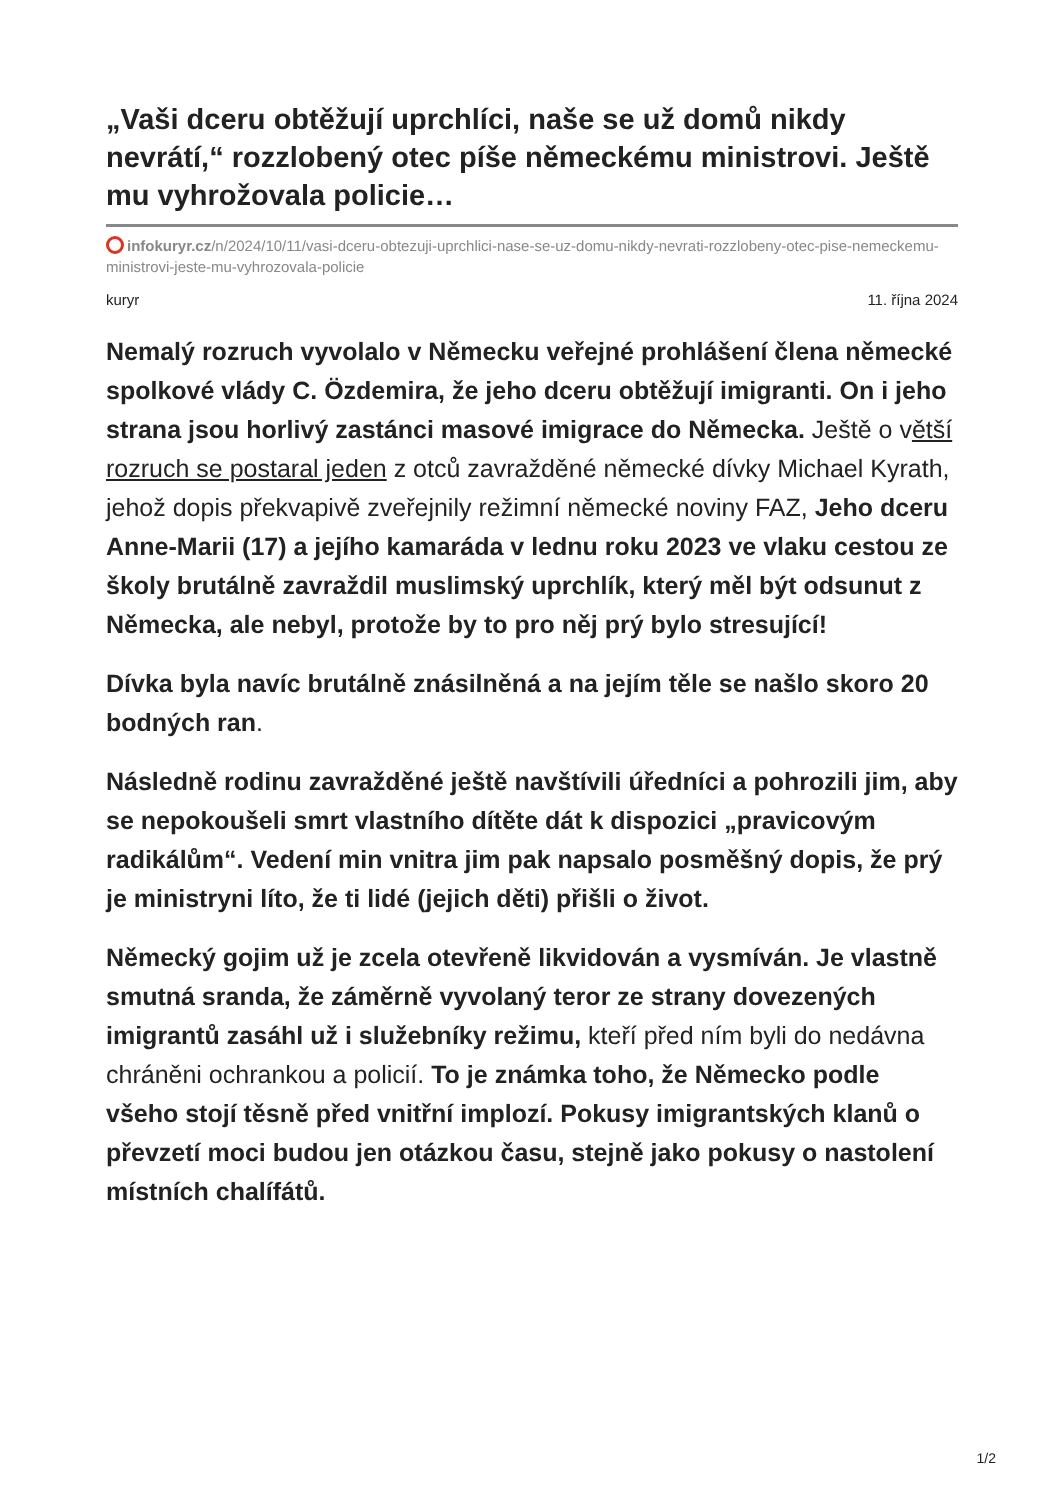„Vaši dceru obtěžují uprchlíci, naše se už domů nikdy nevrátí,“ rozzlobený otec píše německému ministrovi. Ještě mu vyhrožovala policie…
infokuryr.cz/n/2024/10/11/vasi-dceru-obtezuji-uprchlici-nase-se-uz-domu-nikdy-nevrati-rozzlobeny-otec-pise-nemeckemu-ministrovi-jeste-mu-vyhrozovala-policie
kuryr 11. října 2024
Nemalý rozruch vyvolalo v Německu veřejné prohlášení člena německé spolkové vlády C. Özdemira, že jeho dceru obtěžují imigranti. On i jeho strana jsou horlivý zastánci masové imigrace do Německa. Ještě o větší rozruch se postaral jeden z otců zavražděné německé dívky Michael Kyrath, jehož dopis překvapivě zveřejnily režimní německé noviny FAZ, Jeho dceru Anne-Marii (17) a jejího kamaráda v lednu roku 2023 ve vlaku cestou ze školy brutálně zavraždil muslimský uprchlík, který měl být odsunut z Německa, ale nebyl, protože by to pro něj prý bylo stresující!
Dívka byla navíc brutálně znásilněná a na jejím těle se našlo skoro 20 bodných ran.
Následně rodinu zavražděné ještě navštívili úředníci a pohrozili jim, aby se nepokoušeli smrt vlastního dítěte dát k dispozici „pravicovým radikálům“. Vedení min vnitra jim pak napsalo posměšný dopis, že prý je ministryni líto, že ti lidé (jejich děti) přišli o život.
Německý gojim už je zcela otevřeně likvidován a vysmíván. Je vlastně smutná sranda, že záměrně vyvolaný teror ze strany dovezených imigrantů zasáhl už i služebníky režimu, kteří před ním byli do nedávna chráněni ochrankou a policií. To je známka toho, že Německo podle všeho stojí těsně před vnitřní implozí. Pokusy imigrantských klanů o převzetí moci budou jen otázkou času, stejně jako pokusy o nastolení místních chalífátů.
1/2